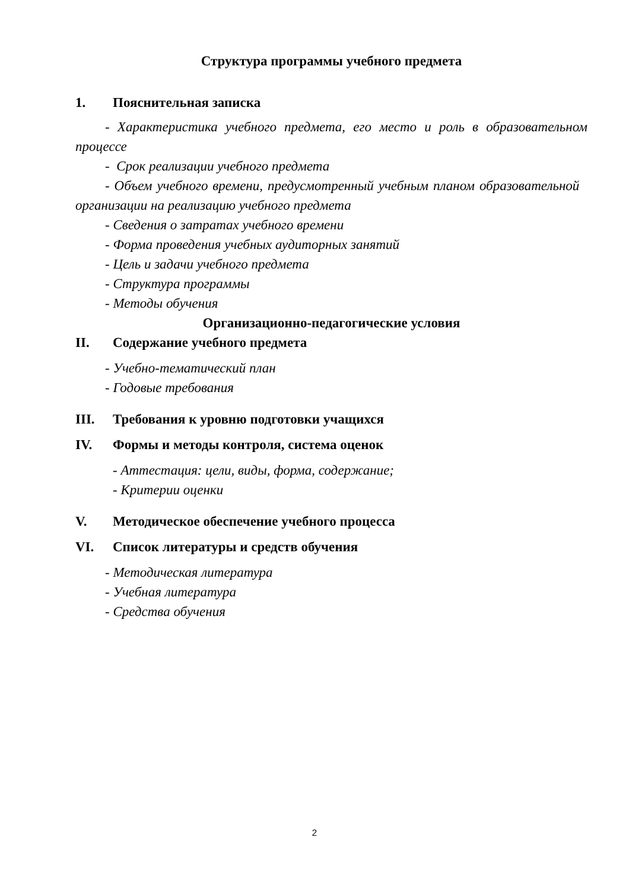Структура программы учебного предмета
1. Пояснительная записка
- Характеристика учебного предмета, его место и роль в образовательном процессе
- Срок реализации учебного предмета
- Объем учебного времени, предусмотренный учебным планом образовательной организации на реализацию учебного предмета
- Сведения о затратах учебного времени
- Форма проведения учебных аудиторных занятий
- Цель и задачи учебного предмета
- Структура программы
- Методы обучения
Организационно-педагогические условия
II. Содержание учебного предмета
- Учебно-тематический план
- Годовые требования
III. Требования к уровню подготовки учащихся
IV. Формы и методы контроля, система оценок
- Аттестация: цели, виды, форма, содержание;
- Критерии оценки
V. Методическое обеспечение учебного процесса
VI. Список литературы и средств обучения
- Методическая литература
- Учебная литература
- Средства обучения
2